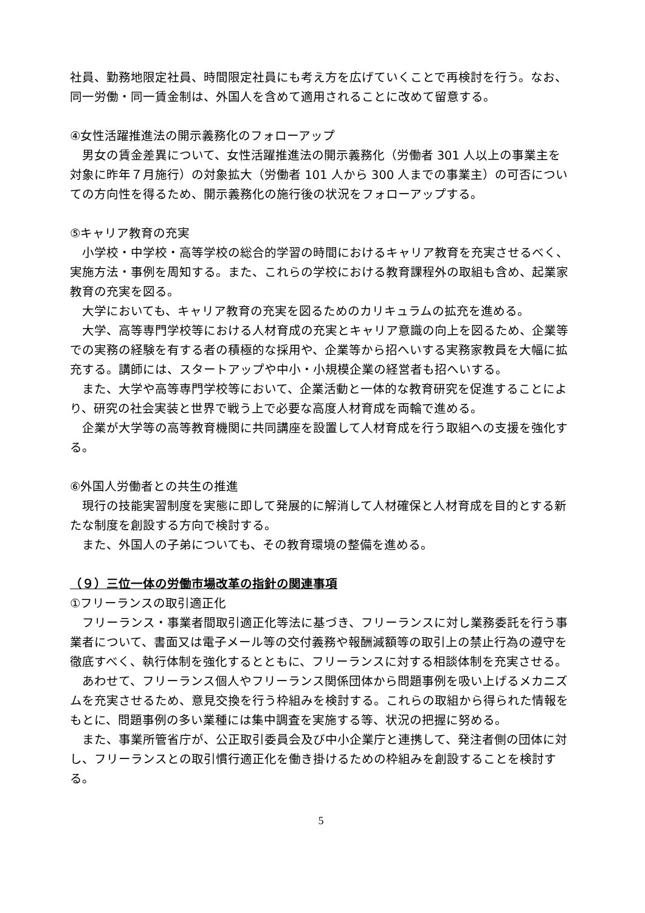社員、勤務地限定社員、時間限定社員にも考え方を広げていくことで再検討を行う。なお、同一労働・同一賃金制は、外国人を含めて適用されることに改めて留意する。
④女性活躍推進法の開示義務化のフォローアップ
男女の賃金差異について、女性活躍推進法の開示義務化（労働者 301 人以上の事業主を対象に昨年７月施行）の対象拡大（労働者 101 人から 300 人までの事業主）の可否についての方向性を得るため、開示義務化の施行後の状況をフォローアップする。
⑤キャリア教育の充実
小学校・中学校・高等学校の総合的学習の時間におけるキャリア教育を充実させるべく、実施方法・事例を周知する。また、これらの学校における教育課程外の取組も含め、起業家教育の充実を図る。
大学においても、キャリア教育の充実を図るためのカリキュラムの拡充を進める。
大学、高等専門学校等における人材育成の充実とキャリア意識の向上を図るため、企業等での実務の経験を有する者の積極的な採用や、企業等から招へいする実務家教員を大幅に拡充する。講師には、スタートアップや中小・小規模企業の経営者も招へいする。
また、大学や高等専門学校等において、企業活動と一体的な教育研究を促進することにより、研究の社会実装と世界で戦う上で必要な高度人材育成を両輪で進める。
企業が大学等の高等教育機関に共同講座を設置して人材育成を行う取組への支援を強化する。
⑥外国人労働者との共生の推進
現行の技能実習制度を実態に即して発展的に解消して人材確保と人材育成を目的とする新たな制度を創設する方向で検討する。
また、外国人の子弟についても、その教育環境の整備を進める。
（９）三位一体の労働市場改革の指針の関連事項
①フリーランスの取引適正化
フリーランス・事業者間取引適正化等法に基づき、フリーランスに対し業務委託を行う事業者について、書面又は電子メール等の交付義務や報酬減額等の取引上の禁止行為の遵守を徹底すべく、執行体制を強化するとともに、フリーランスに対する相談体制を充実させる。
あわせて、フリーランス個人やフリーランス関係団体から問題事例を吸い上げるメカニズムを充実させるため、意見交換を行う枠組みを検討する。これらの取組から得られた情報をもとに、問題事例の多い業種には集中調査を実施する等、状況の把握に努める。
また、事業所管省庁が、公正取引委員会及び中小企業庁と連携して、発注者側の団体に対し、フリーランスとの取引慣行適正化を働き掛けるための枠組みを創設することを検討する。
5